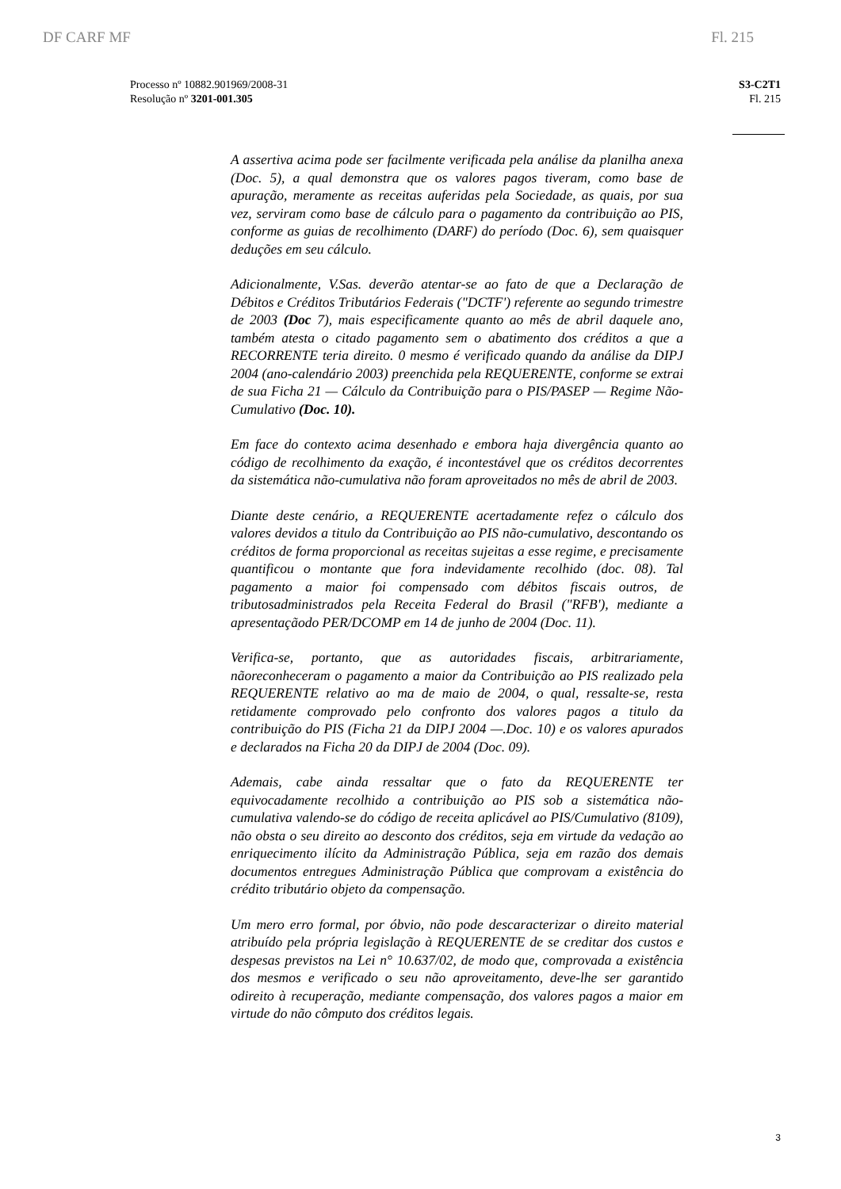DF CARF MF Fl. 215
Processo nº 10882.901969/2008-31
Resolução nº 3201-001.305
S3-C2T1
Fl. 215
A assertiva acima pode ser facilmente verificada pela análise da planilha anexa (Doc. 5), a qual demonstra que os valores pagos tiveram, como base de apuração, meramente as receitas auferidas pela Sociedade, as quais, por sua vez, serviram como base de cálculo para o pagamento da contribuição ao PIS, conforme as guias de recolhimento (DARF) do período (Doc. 6), sem quaisquer deduções em seu cálculo.
Adicionalmente, V.Sas. deverão atentar-se ao fato de que a Declaração de Débitos e Créditos Tributários Federais ("DCTF') referente ao segundo trimestre de 2003 (Doc 7), mais especificamente quanto ao mês de abril daquele ano, também atesta o citado pagamento sem o abatimento dos créditos a que a RECORRENTE teria direito. 0 mesmo é verificado quando da análise da DIPJ 2004 (ano-calendário 2003) preenchida pela REQUERENTE, conforme se extrai de sua Ficha 21 — Cálculo da Contribuição para o PIS/PASEP — Regime Não-Cumulativo (Doc. 10).
Em face do contexto acima desenhado e embora haja divergência quanto ao código de recolhimento da exação, é incontestável que os créditos decorrentes da sistemática não-cumulativa não foram aproveitados no mês de abril de 2003.
Diante deste cenário, a REQUERENTE acertadamente refez o cálculo dos valores devidos a titulo da Contribuição ao PIS não-cumulativo, descontando os créditos de forma proporcional as receitas sujeitas a esse regime, e precisamente quantificou o montante que fora indevidamente recolhido (doc. 08). Tal pagamento a maior foi compensado com débitos fiscais outros, de tributosadministrados pela Receita Federal do Brasil ("RFB'), mediante a apresentaçãodo PER/DCOMP em 14 de junho de 2004 (Doc. 11).
Verifica-se, portanto, que as autoridades fiscais, arbitrariamente, nãoreconheceram o pagamento a maior da Contribuição ao PIS realizado pela REQUERENTE relativo ao ma de maio de 2004, o qual, ressalte-se, resta retidamente comprovado pelo confronto dos valores pagos a titulo da contribuição do PIS (Ficha 21 da DIPJ 2004 —.Doc. 10) e os valores apurados e declarados na Ficha 20 da DIPJ de 2004 (Doc. 09).
Ademais, cabe ainda ressaltar que o fato da REQUERENTE ter equivocadamente recolhido a contribuição ao PIS sob a sistemática não-cumulativa valendo-se do código de receita aplicável ao PIS/Cumulativo (8109), não obsta o seu direito ao desconto dos créditos, seja em virtude da vedação ao enriquecimento ilícito da Administração Pública, seja em razão dos demais documentos entregues Administração Pública que comprovam a existência do crédito tributário objeto da compensação.
Um mero erro formal, por óbvio, não pode descaracterizar o direito material atribuído pela própria legislação à REQUERENTE de se creditar dos custos e despesas previstos na Lei n° 10.637/02, de modo que, comprovada a existência dos mesmos e verificado o seu não aproveitamento, deve-lhe ser garantido odireito à recuperação, mediante compensação, dos valores pagos a maior em virtude do não cômputo dos créditos legais.
3